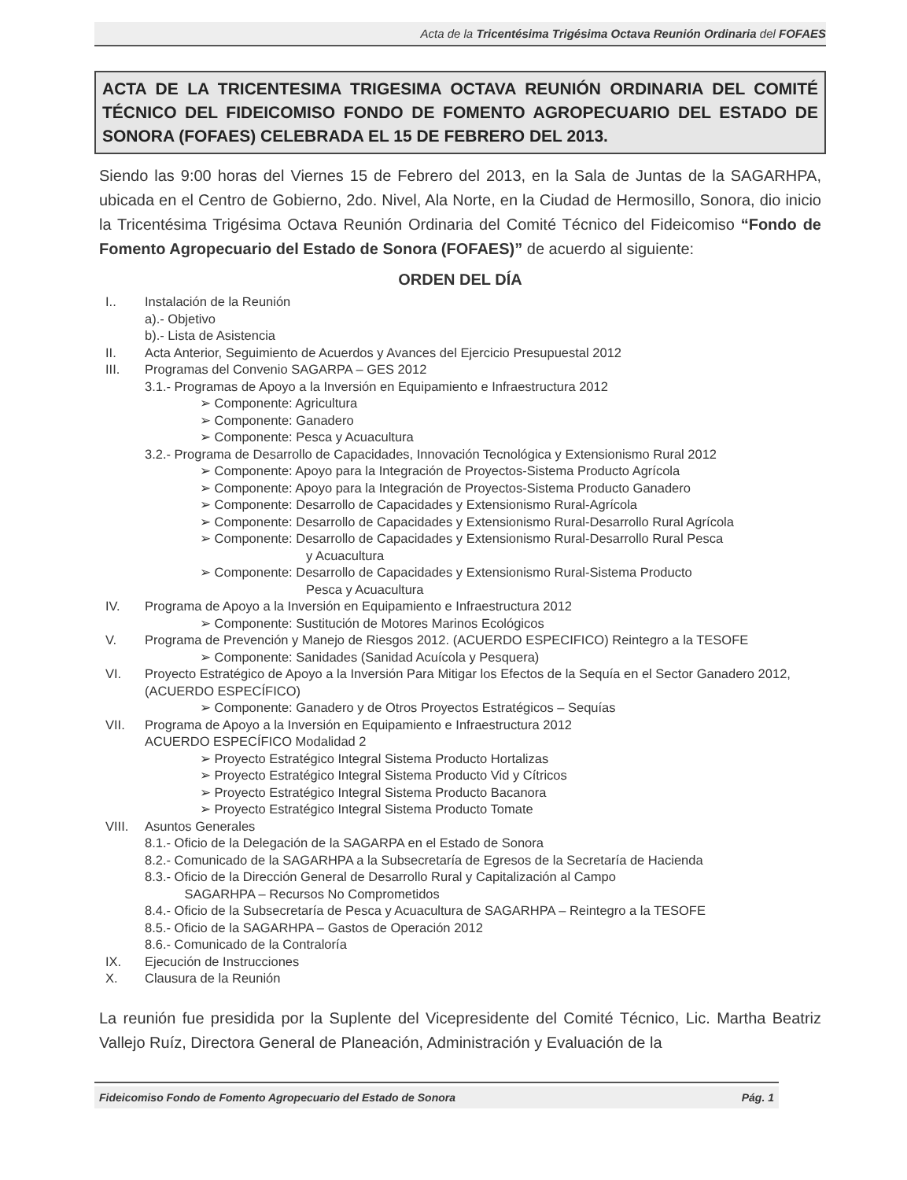Acta de la Tricentésima Trigésima Octava Reunión Ordinaria del FOFAES
ACTA DE LA TRICENTESIMA TRIGESIMA OCTAVA REUNIÓN ORDINARIA DEL COMITÉ TÉCNICO DEL FIDEICOMISO FONDO DE FOMENTO AGROPECUARIO DEL ESTADO DE SONORA (FOFAES) CELEBRADA EL 15 DE FEBRERO DEL 2013.
Siendo las 9:00 horas del Viernes 15 de Febrero del 2013, en la Sala de Juntas de la SAGARHPA, ubicada en el Centro de Gobierno, 2do. Nivel, Ala Norte, en la Ciudad de Hermosillo, Sonora, dio inicio la Tricentésima Trigésima Octava Reunión Ordinaria del Comité Técnico del Fideicomiso “Fondo de Fomento Agropecuario del Estado de Sonora (FOFAES)” de acuerdo al siguiente:
ORDEN DEL DÍA
I.. Instalación de la Reunión
a).- Objetivo
b).- Lista de Asistencia
II. Acta Anterior, Seguimiento de Acuerdos y Avances del Ejercicio Presupuestal 2012
III. Programas del Convenio SAGARPA – GES 2012
3.1.- Programas de Apoyo a la Inversión en Equipamiento e Infraestructura 2012
➢ Componente: Agricultura
➢ Componente: Ganadero
➢ Componente: Pesca y Acuacultura
3.2.- Programa de Desarrollo de Capacidades, Innovación Tecnológica y Extensionismo Rural 2012
➢ Componente: Apoyo para la Integración de Proyectos-Sistema Producto Agrícola
➢ Componente: Apoyo para la Integración de Proyectos-Sistema Producto Ganadero
➢ Componente: Desarrollo de Capacidades y Extensionismo Rural-Agrícola
➢ Componente: Desarrollo de Capacidades y Extensionismo Rural-Desarrollo Rural Agrícola
➢ Componente: Desarrollo de Capacidades y Extensionismo Rural-Desarrollo Rural Pesca
y Acuacultura
➢ Componente: Desarrollo de Capacidades y Extensionismo Rural-Sistema Producto
Pesca y Acuacultura
IV. Programa de Apoyo a la Inversión en Equipamiento e Infraestructura 2012
➢ Componente: Sustitución de Motores Marinos Ecológicos
V. Programa de Prevención y Manejo de Riesgos 2012. (ACUERDO ESPECIFICO) Reintegro a la TESOFE
➢ Componente: Sanidades (Sanidad Acuícola y Pesquera)
VI. Proyecto Estratégico de Apoyo a la Inversión Para Mitigar los Efectos de la Sequía en el Sector Ganadero 2012, (ACUERDO ESPECÍFICO)
➢ Componente: Ganadero y de Otros Proyectos Estratégicos – Sequías
VII. Programa de Apoyo a la Inversión en Equipamiento e Infraestructura 2012
ACUERDO ESPECÍFICO Modalidad 2
➢ Proyecto Estratégico Integral Sistema Producto Hortalizas
➢ Proyecto Estratégico Integral Sistema Producto Vid y Cítricos
➢ Proyecto Estratégico Integral Sistema Producto Bacanora
➢ Proyecto Estratégico Integral Sistema Producto Tomate
VIII. Asuntos Generales
8.1.- Oficio de la Delegación de la SAGARPA en el Estado de Sonora
8.2.- Comunicado de la SAGARHPA a la Subsecretaría de Egresos de la Secretaría de Hacienda
8.3.- Oficio de la Dirección General de Desarrollo Rural y Capitalización al Campo
SAGARHPA – Recursos No Comprometidos
8.4.- Oficio de la Subsecretaría de Pesca y Acuacultura de SAGARHPA – Reintegro a la TESOFE
8.5.- Oficio de la SAGARHPA – Gastos de Operación 2012
8.6.- Comunicado de la Contraloría
IX. Ejecución de Instrucciones
X. Clausura de la Reunión
La reunión fue presidida por la Suplente del Vicepresidente del Comité Técnico, Lic. Martha Beatriz Vallejo Ruíz, Directora General de Planeación, Administración y Evaluación de la
Fideicomiso Fondo de Fomento Agropecuario del Estado de Sonora Pág. 1